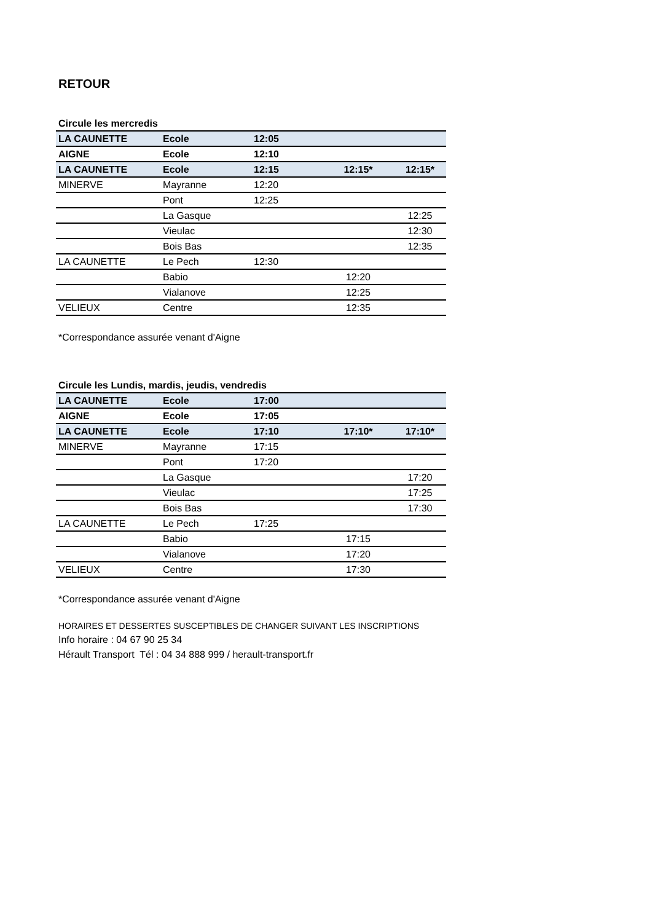RETOUR
Circule les mercredis
| LA CAUNETTE | Ecole | 12:05 | | |
| AIGNE | Ecole | 12:10 | | |
| LA CAUNETTE | Ecole | 12:15 | 12:15* | 12:15* |
| MINERVE | Mayranne | 12:20 | | |
| | Pont | 12:25 | | |
| | La Gasque | | | 12:25 |
| | Vieulac | | | 12:30 |
| | Bois Bas | | | 12:35 |
| LA CAUNETTE | Le Pech | 12:30 | | |
| | Babio | | 12:20 | |
| | Vialanove | | 12:25 | |
| VELIEUX | Centre | | 12:35 | |
*Correspondance assurée venant d'Aigne
Circule les Lundis, mardis, jeudis, vendredis
| LA CAUNETTE | Ecole | 17:00 | | |
| AIGNE | Ecole | 17:05 | | |
| LA CAUNETTE | Ecole | 17:10 | 17:10* | 17:10* |
| MINERVE | Mayranne | 17:15 | | |
| | Pont | 17:20 | | |
| | La Gasque | | | 17:20 |
| | Vieulac | | | 17:25 |
| | Bois Bas | | | 17:30 |
| LA CAUNETTE | Le Pech | 17:25 | | |
| | Babio | | 17:15 | |
| | Vialanove | | 17:20 | |
| VELIEUX | Centre | | 17:30 | |
*Correspondance assurée venant d'Aigne
HORAIRES ET DESSERTES SUSCEPTIBLES DE CHANGER SUIVANT LES INSCRIPTIONS
Info horaire : 04 67 90 25 34
Hérault Transport Tél : 04 34 888 999 / herault-transport.fr